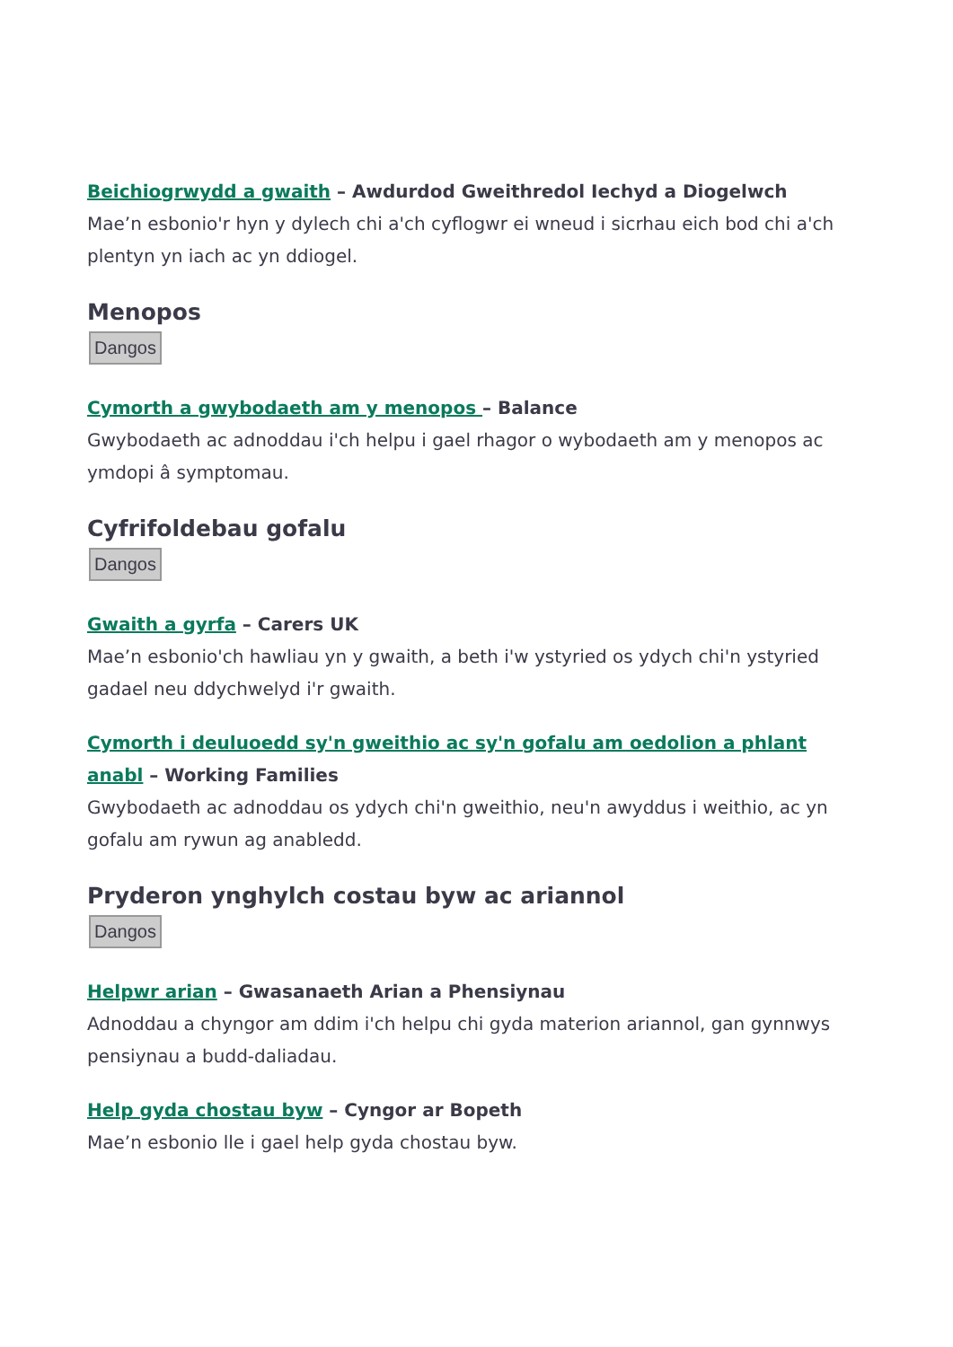Beichiogrwydd a gwaith – Awdurdod Gweithredol Iechyd a Diogelwch
Mae’n esbonio'r hyn y dylech chi a'ch cyflogwr ei wneud i sicrhau eich bod chi a'ch plentyn yn iach ac yn ddiogel.
Menopos
Dangos
Cymorth a gwybodaeth am y menopos – Balance
Gwybodaeth ac adnoddau i'ch helpu i gael rhagor o wybodaeth am y menopos ac ymdopi â symptomau.
Cyfrifoldebau gofalu
Dangos
Gwaith a gyrfa – Carers UK
Mae’n esbonio'ch hawliau yn y gwaith, a beth i'w ystyried os ydych chi'n ystyried gadael neu ddychwelyd i'r gwaith.
Cymorth i deuluoedd sy'n gweithio ac sy'n gofalu am oedolion a phlant anabl – Working Families
Gwybodaeth ac adnoddau os ydych chi'n gweithio, neu'n awyddus i weithio, ac yn gofalu am rywun ag anabledd.
Pryderon ynghylch costau byw ac ariannol
Dangos
Helpwr arian – Gwasanaeth Arian a Phensiynau
Adnoddau a chyngor am ddim i'ch helpu chi gyda materion ariannol, gan gynnwys pensiynau a budd-daliadau.
Help gyda chostau byw – Cyngor ar Bopeth
Mae’n esbonio lle i gael help gyda chostau byw.